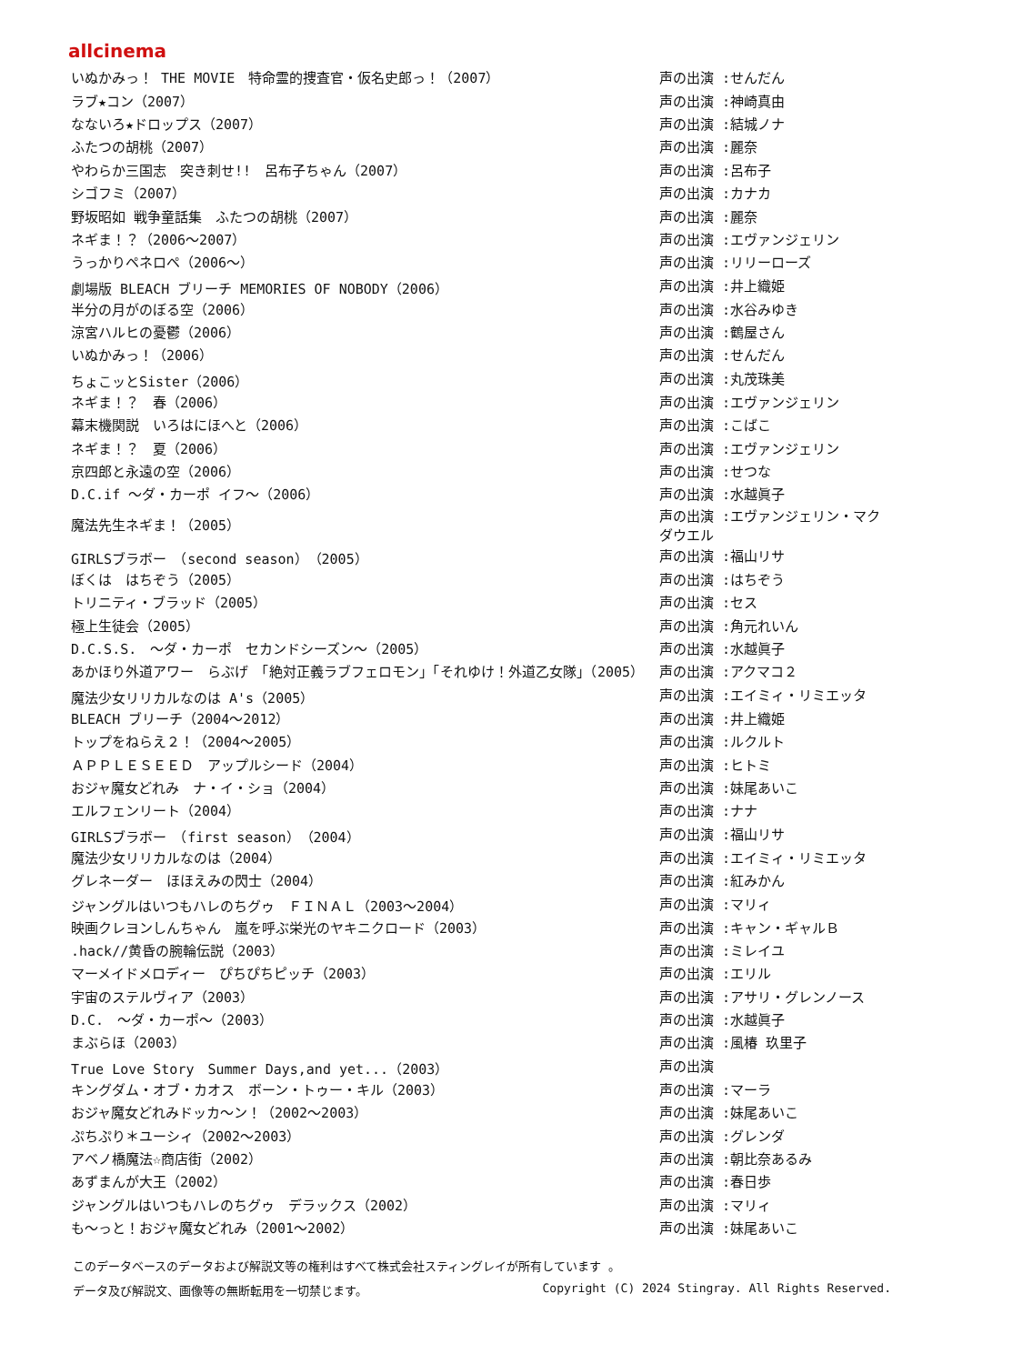allcinema
| いぬかみっ！ THE MOVIE 特命霊的捜査官・仮名史郎っ！（2007） | 声の出演 :せんだん |
| ラブ★コン（2007） | 声の出演 :神崎真由 |
| なないろ★ドロップス（2007） | 声の出演 :結城ノナ |
| ふたつの胡桃（2007） | 声の出演 :麗奈 |
| やわらか三国志 突き刺せ!! 呂布子ちゃん（2007） | 声の出演 :呂布子 |
| シゴフミ（2007） | 声の出演 :カナカ |
| 野坂昭如 戦争童話集 ふたつの胡桃（2007） | 声の出演 :麗奈 |
| ネギま！？（2006～2007） | 声の出演 :エヴァンジェリン |
| うっかりペネロペ（2006～） | 声の出演 :リリーローズ |
| 劇場版 BLEACH ブリーチ MEMORIES OF NOBODY（2006） | 声の出演 :井上織姫 |
| 半分の月がのぼる空（2006） | 声の出演 :水谷みゆき |
| 涼宮ハルヒの憂鬱（2006） | 声の出演 :鶴屋さん |
| いぬかみっ！（2006） | 声の出演 :せんだん |
| ちょこッとSister（2006） | 声の出演 :丸茂珠美 |
| ネギま！？ 春（2006） | 声の出演 :エヴァンジェリン |
| 幕末機関説 いろはにほへと（2006） | 声の出演 :こばこ |
| ネギま！？ 夏（2006） | 声の出演 :エヴァンジェリン |
| 京四郎と永遠の空（2006） | 声の出演 :せつな |
| D.C.if ～ダ・カーポ イフ～（2006） | 声の出演 :水越眞子 |
| 魔法先生ネギま！（2005） | 声の出演 :エヴァンジェリン・マクダウエル |
| GIRLSブラボー （second season）（2005） | 声の出演 :福山リサ |
| ぼくは はちぞう（2005） | 声の出演 :はちぞう |
| トリニティ・ブラッド（2005） | 声の出演 :セス |
| 極上生徒会（2005） | 声の出演 :角元れいん |
| D.C.S.S. ～ダ・カーポ セカンドシーズン～（2005） | 声の出演 :水越眞子 |
| あかほり外道アワー らぶげ 「絶対正義ラブフェロモン」「それゆけ！外道乙女隊」（2005） | 声の出演 :アクマコ２ |
| 魔法少女リリカルなのは A's（2005） | 声の出演 :エイミィ・リミエッタ |
| BLEACH ブリーチ（2004～2012） | 声の出演 :井上織姫 |
| トップをねらえ２！（2004～2005） | 声の出演 :ルクルト |
| ＡＰＰＬＥＳＥＥＤ アップルシード（2004） | 声の出演 :ヒトミ |
| おジャ魔女どれみ ナ・イ・ショ（2004） | 声の出演 :妹尾あいこ |
| エルフェンリート（2004） | 声の出演 :ナナ |
| GIRLSブラボー （first season）（2004） | 声の出演 :福山リサ |
| 魔法少女リリカルなのは（2004） | 声の出演 :エイミィ・リミエッタ |
| グレネーダー ほほえみの閃士（2004） | 声の出演 :紅みかん |
| ジャングルはいつもハレのちグゥ ＦＩＮＡＬ（2003～2004） | 声の出演 :マリィ |
| 映画クレヨンしんちゃん 嵐を呼ぶ栄光のヤキニクロード（2003） | 声の出演 :キャン・ギャルＢ |
| .hack//黄昏の腕輪伝説（2003） | 声の出演 :ミレイユ |
| マーメイドメロディー ぴちぴちピッチ（2003） | 声の出演 :エリル |
| 宇宙のステルヴィア（2003） | 声の出演 :アサリ・グレンノース |
| D.C. ～ダ・カーポ～（2003） | 声の出演 :水越眞子 |
| まぶらほ（2003） | 声の出演 :風椿 玖里子 |
| True Love Story Summer Days,and yet...（2003） | 声の出演 |
| キングダム・オブ・カオス ボーン・トゥー・キル（2003） | 声の出演 :マーラ |
| おジャ魔女どれみドッカ～ン！（2002～2003） | 声の出演 :妹尾あいこ |
| ぷちぷり＊ユーシィ（2002～2003） | 声の出演 :グレンダ |
| アベノ橋魔法☆商店街（2002） | 声の出演 :朝比奈あるみ |
| あずまんが大王（2002） | 声の出演 :春日歩 |
| ジャングルはいつもハレのちグゥ デラックス（2002） | 声の出演 :マリィ |
| も～っと！おジャ魔女どれみ（2001～2002） | 声の出演 :妹尾あいこ |
このデータベースのデータおよび解説文等の権利はすべて株式会社スティングレイが所有しています 。
データ及び解説文、画像等の無断転用を一切禁じます。 Copyright (C) 2024 Stingray. All Rights Reserved.